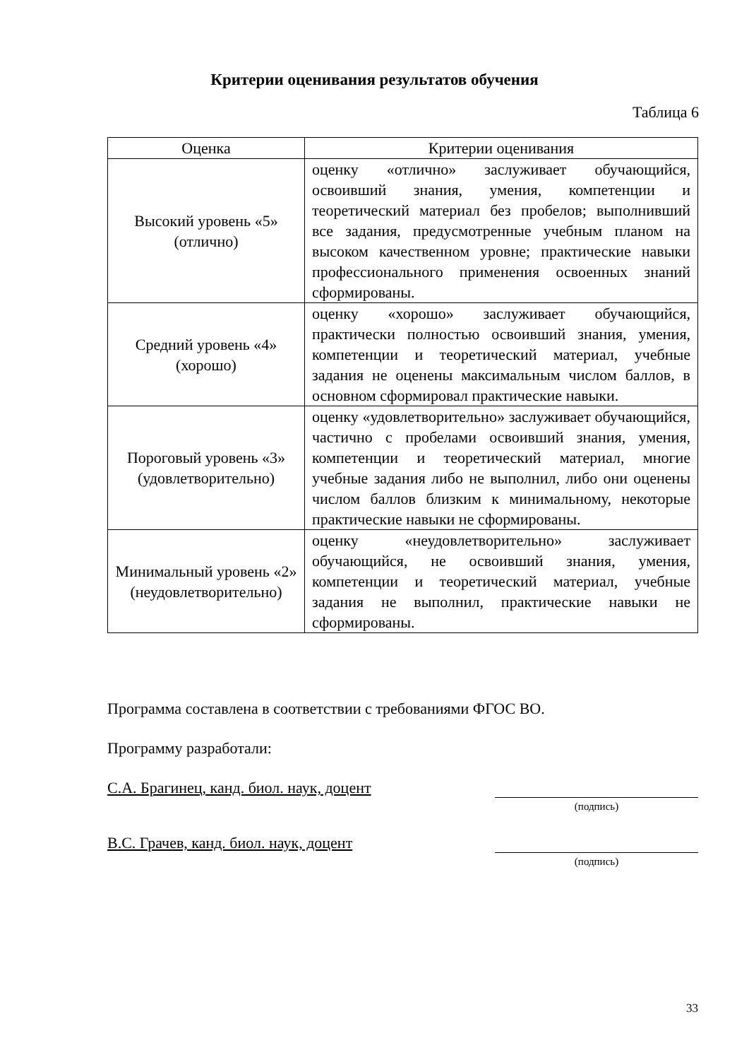Критерии оценивания результатов обучения
Таблица 6
| Оценка | Критерии оценивания |
| --- | --- |
| Высокий уровень «5» (отлично) | оценку «отлично» заслуживает обучающийся, освоивший знания, умения, компетенции и теоретический материал без пробелов; выполнивший все задания, предусмотренные учебным планом на высоком качественном уровне; практические навыки профессионального применения освоенных знаний сформированы. |
| Средний уровень «4» (хорошо) | оценку «хорошо» заслуживает обучающийся, практически полностью освоивший знания, умения, компетенции и теоретический материал, учебные задания не оценены максимальным числом баллов, в основном сформировал практические навыки. |
| Пороговый уровень «3» (удовлетворительно) | оценку «удовлетворительно» заслуживает обучающийся, частично с пробелами освоивший знания, умения, компетенции и теоретический материал, многие учебные задания либо не выполнил, либо они оценены числом баллов близким к минимальному, некоторые практические навыки не сформированы. |
| Минимальный уровень «2» (неудовлетворительно) | оценку «неудовлетворительно» заслуживает обучающийся, не освоивший знания, умения, компетенции и теоретический материал, учебные задания не выполнил, практические навыки не сформированы. |
Программа составлена в соответствии с требованиями ФГОС ВО.
Программу разработали:
С.А. Брагинец, канд. биол. наук, доцент
(подпись)
В.С. Грачев, канд. биол. наук, доцент
(подпись)
33